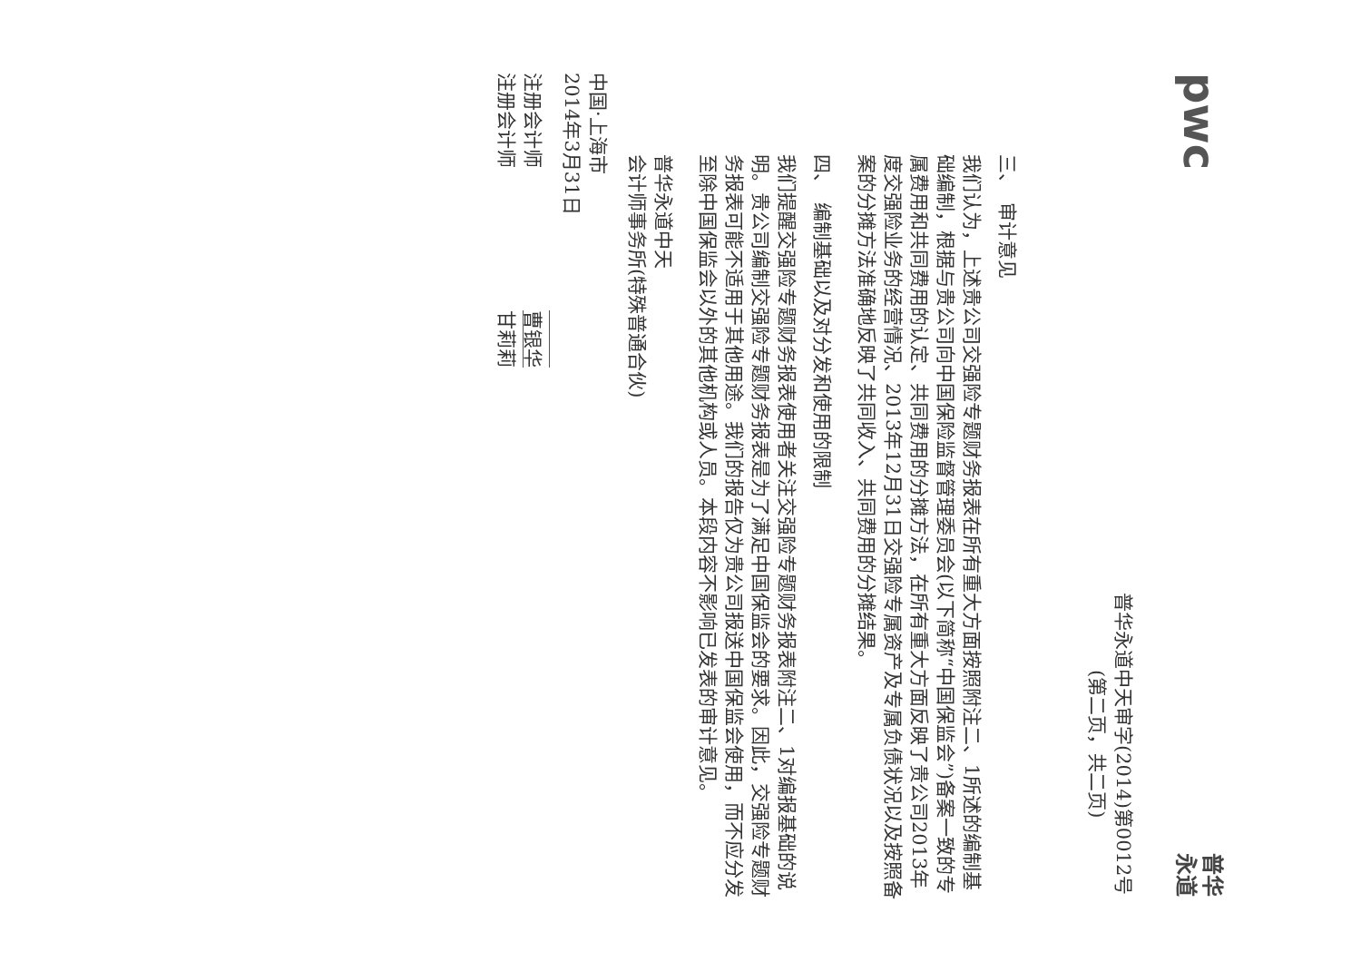pwc
普华永道
普华永道中天审字(2014)第0012号
(第二页，共二页)
三、　审计意见
我们认为，上述贵公司交强险专题财务报表在所有重大方面按照附注二、1所述的编制基础编制，根据与贵公司向中国保险监督管理委员会(以下简称“中国保监会”)备案一致的专属费用和共同费用的认定、共同费用的分摊方法，在所有重大方面反映了贵公司2013年度交强险业务的经营情况、2013年12月31日交强险专属资产及专属负债状况以及按照备案的分摊方法准确地反映了共同收入、共同费用的分摊结果。
四、　编制基础以及对分发和使用的限制
我们提醒交强险专题财务报表使用者关注交强险专题财务报表附注二、1对编报基础的说明。贵公司编制交强险专题财务报表是为了满足中国保监会的要求。因此，交强险专题财务报表可能不适用于其他用途。我们的报告仅为贵公司报送中国保监会使用，而不应分发至除中国保监会以外的其他机构或人员。本段内容不影响已发表的审计意见。
普华永道中天
会计师事务所(特殊普通合伙)
中国·上海市
2014年3月31日
注册会计师 曹银华
注册会计师 甘莉莉